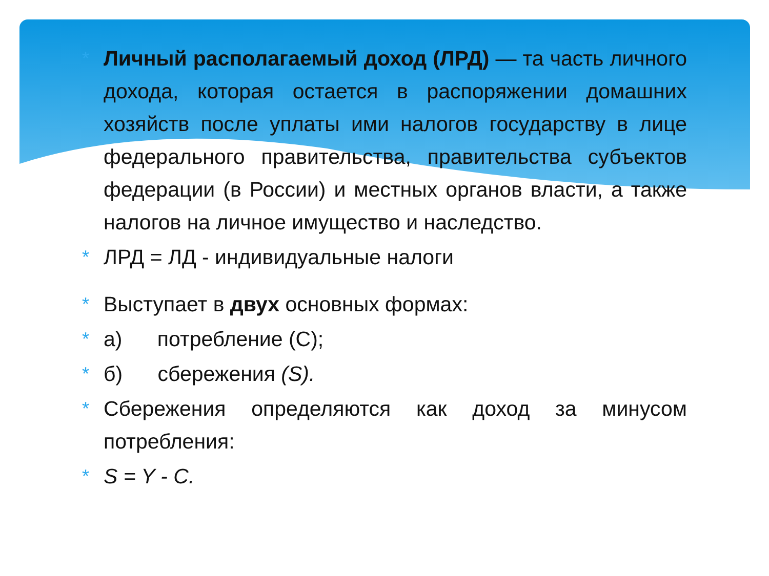* Личный располагаемый доход (ЛРД) — та часть личного дохода, которая остается в распоряжении домашних хозяйств после уплаты ими налогов государству в лице федерального правительства, правительства субъектов федерации (в России) и местных органов власти, а также налогов на личное имущество и наследство.
* ЛРД = ЛД - индивидуальные налоги
* Выступает в двух основных формах:
* а) потребление (С);
* б) сбережения (S).
* Сбережения определяются как доход за минусом потребления:
* S = Y - С.